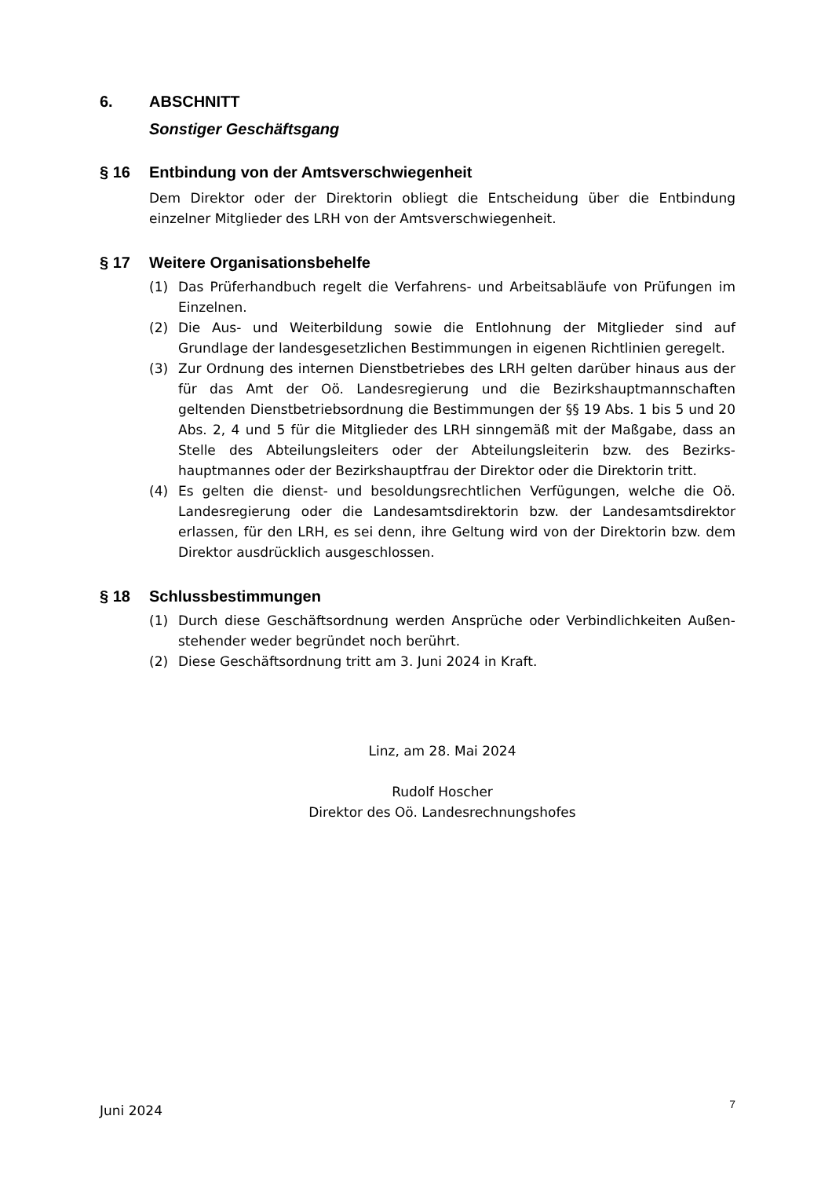6. ABSCHNITT
Sonstiger Geschäftsgang
§ 16 Entbindung von der Amtsverschwiegenheit
Dem Direktor oder der Direktorin obliegt die Entscheidung über die Entbindung einzelner Mitglieder des LRH von der Amtsverschwiegenheit.
§ 17 Weitere Organisationsbehelfe
(1) Das Prüferhandbuch regelt die Verfahrens- und Arbeitsabläufe von Prüfungen im Einzelnen.
(2) Die Aus- und Weiterbildung sowie die Entlohnung der Mitglieder sind auf Grundlage der landesgesetzlichen Bestimmungen in eigenen Richtlinien geregelt.
(3) Zur Ordnung des internen Dienstbetriebes des LRH gelten darüber hinaus aus der für das Amt der Oö. Landesregierung und die Bezirkshauptmannschaften geltenden Dienstbetriebsordnung die Bestimmungen der §§ 19 Abs. 1 bis 5 und 20 Abs. 2, 4 und 5 für die Mitglieder des LRH sinngemäß mit der Maßgabe, dass an Stelle des Abteilungsleiters oder der Abteilungsleiterin bzw. des Bezirks-hauptmannes oder der Bezirkshauptfrau der Direktor oder die Direktorin tritt.
(4) Es gelten die dienst- und besoldungsrechtlichen Verfügungen, welche die Oö. Landesregierung oder die Landesamtsdirektorin bzw. der Landesamtsdirektor erlassen, für den LRH, es sei denn, ihre Geltung wird von der Direktorin bzw. dem Direktor ausdrücklich ausgeschlossen.
§ 18 Schlussbestimmungen
(1) Durch diese Geschäftsordnung werden Ansprüche oder Verbindlichkeiten Außen-stehender weder begründet noch berührt.
(2) Diese Geschäftsordnung tritt am 3. Juni 2024 in Kraft.
Linz, am 28. Mai 2024
Rudolf Hoscher
Direktor des Oö. Landesrechnungshofes
Juni 2024 7